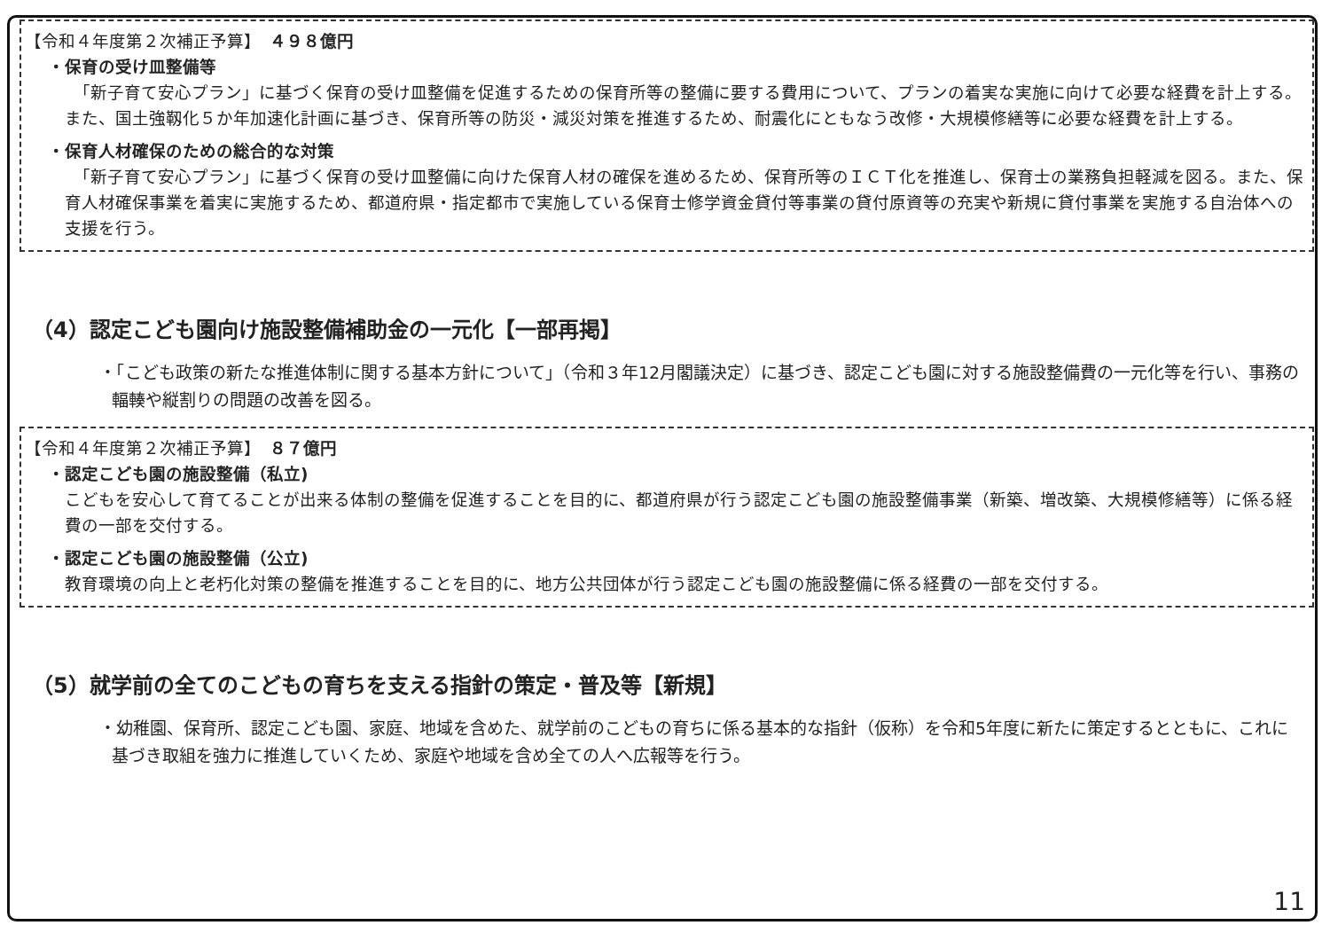【令和４年度第２次補正予算】　４９８億円
・保育の受け皿整備等
　「新子育て安心プラン」に基づく保育の受け皿整備を促進するための保育所等の整備に要する費用について、プランの着実な実施に向けて必要な経費を計上する。また、国土強靱化５か年加速化計画に基づき、保育所等の防災・減災対策を推進するため、耐震化にともなう改修・大規模修繕等に必要な経費を計上する。
・保育人材確保のための総合的な対策
　「新子育て安心プラン」に基づく保育の受け皿整備に向けた保育人材の確保を進めるため、保育所等のＩＣＴ化を推進し、保育士の業務負担軽減を図る。また、保育人材確保事業を着実に実施するため、都道府県・指定都市で実施している保育士修学資金貸付等事業の貸付原資等の充実や新規に貸付事業を実施する自治体への支援を行う。
（4）認定こども園向け施設整備補助金の一元化【一部再掲】
・「こども政策の新たな推進体制に関する基本方針について」（令和３年12月閣議決定）に基づき、認定こども園に対する施設整備費の一元化等を行い、事務の輻輳や縦割りの問題の改善を図る。
【令和４年度第２次補正予算】　８７億円
・認定こども園の施設整備（私立)
こどもを安心して育てることが出来る体制の整備を促進することを目的に、都道府県が行う認定こども園の施設整備事業（新築、増改築、大規模修繕等）に係る経費の一部を交付する。
・認定こども園の施設整備（公立)
教育環境の向上と老朽化対策の整備を推進することを目的に、地方公共団体が行う認定こども園の施設整備に係る経費の一部を交付する。
（5）就学前の全てのこどもの育ちを支える指針の策定・普及等【新規】
・幼稚園、保育所、認定こども園、家庭、地域を含めた、就学前のこどもの育ちに係る基本的な指針（仮称）を令和5年度に新たに策定するとともに、これに基づき取組を強力に推進していくため、家庭や地域を含め全ての人へ広報等を行う。
11